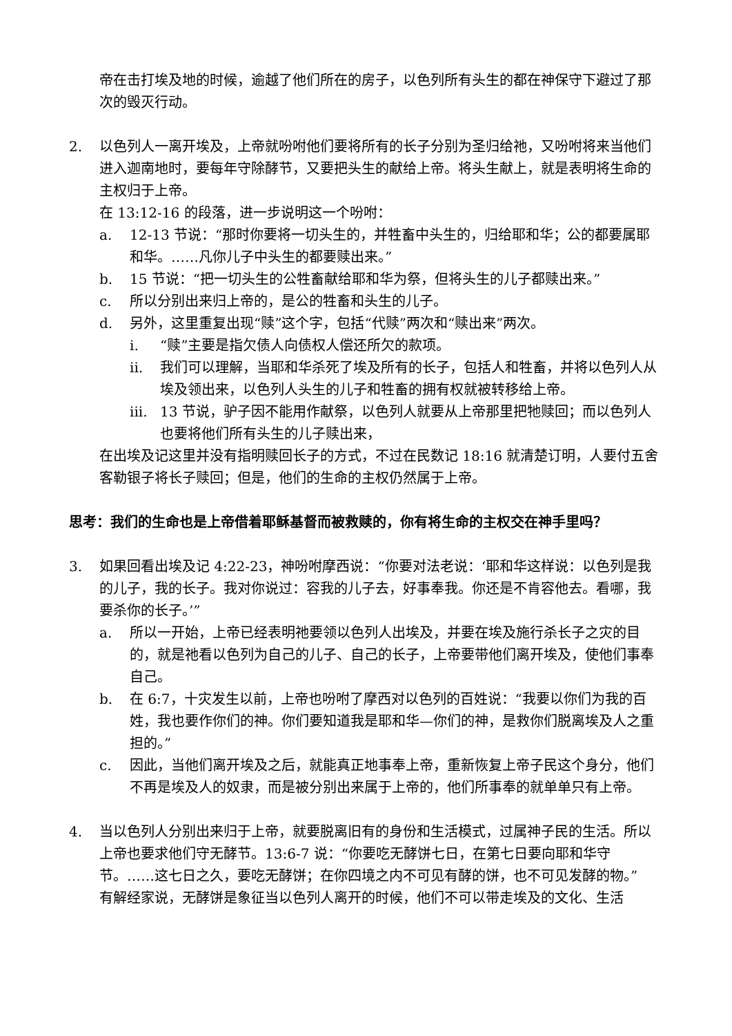帝在击打埃及地的时候，逾越了他们所在的房子，以色列所有头生的都在神保守下避过了那次的毁灭行动。
2. 以色列人一离开埃及，上帝就吩咐他们要将所有的长子分别为圣归给祂，又吩咐将来当他们进入迦南地时，要每年守除酵节，又要把头生的献给上帝。将头生献上，就是表明将生命的主权归于上帝。
在 13:12-16 的段落，进一步说明这一个吩咐：
a. 12-13 节说：“那时你要将一切头生的，并牲畜中头生的，归给耶和华；公的都要属耶和华。……凡你儿子中头生的都要赎出来。”
b. 15 节说：“把一切头生的公牲畜献给耶和华为祭，但将头生的儿子都赎出来。”
c. 所以分别出来归上帝的，是公的牲畜和头生的儿子。
d. 另外，这里重复出现“赎”这个字，包括“代赎”两次和“赎出来”两次。
i. “赎”主要是指欠债人向债权人偿还所欠的款项。
ii. 我们可以理解，当耶和华杀死了埃及所有的长子，包括人和牲畜，并将以色列人从埃及领出来，以色列人头生的儿子和牲畜的拥有权就被转移给上帝。
iii.
13 节说，驴子因不能用作献祭，以色列人就要从上帝那里把牠赎回；而以色列人也要将他们所有头生的儿子赎出来，
在出埃及记这里并没有指明赎回长子的方式，不过在民数记 18:16 就清楚订明，人要付五舍客勒银子将长子赎回；但是，他们的生命的主权仍然属于上帝。
思考：我们的生命也是上帝借着耶稣基督而被救赎的，你有将生命的主权交在神手里吗？
3. 如果回看出埃及记 4:22-23，神吩咐摩西说：“你要对法老说：‘耶和华这样说：以色列是我的儿子，我的长子。我对你说过：容我的儿子去，好事奉我。你还是不肯容他去。看哪，我要杀你的长子。’”
a. 所以一开始，上帝已经表明祂要领以色列人出埃及，并要在埃及施行杀长子之灾的目的，就是祂看以色列为自己的儿子、自己的长子，上帝要带他们离开埃及，使他们事奉自己。
b. 在 6:7，十灾发生以前，上帝也吩咐了摩西对以色列的百姓说：“我要以你们为我的百姓，我也要作你们的神。你们要知道我是耶和华—你们的神，是救你们脱离埃及人之重担的。”
c. 因此，当他们离开埃及之后，就能真正地事奉上帝，重新恢复上帝子民这个身分，他们不再是埃及人的奴隶，而是被分别出来属于上帝的，他们所事奉的就单单只有上帝。
4. 当以色列人分别出来归于上帝，就要脱离旧有的身份和生活模式，过属神子民的生活。所以上帝也要求他们守无酵节。13:6-7 说：“你要吃无酵饼七日，在第七日要向耶和华守节。……这七日之久，要吃无酵饼；在你四境之内不可见有酵的饼，也不可见发酵的物。”
有解经家说，无酵饼是象征当以色列人离开的时候，他们不可以带走埃及的文化、生活